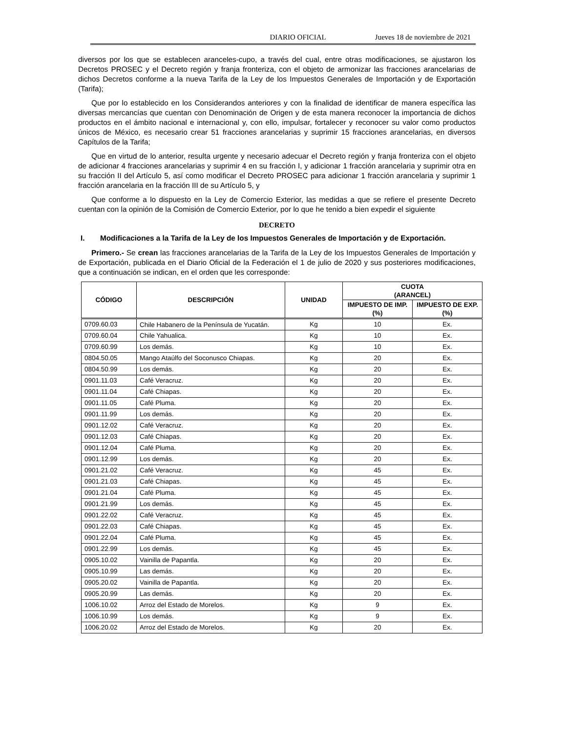DIARIO OFICIAL Jueves 18 de noviembre de 2021
diversos por los que se establecen aranceles-cupo, a través del cual, entre otras modificaciones, se ajustaron los Decretos PROSEC y el Decreto región y franja fronteriza, con el objeto de armonizar las fracciones arancelarias de dichos Decretos conforme a la nueva Tarifa de la Ley de los Impuestos Generales de Importación y de Exportación (Tarifa);
Que por lo establecido en los Considerandos anteriores y con la finalidad de identificar de manera específica las diversas mercancías que cuentan con Denominación de Origen y de esta manera reconocer la importancia de dichos productos en el ámbito nacional e internacional y, con ello, impulsar, fortalecer y reconocer su valor como productos únicos de México, es necesario crear 51 fracciones arancelarias y suprimir 15 fracciones arancelarias, en diversos Capítulos de la Tarifa;
Que en virtud de lo anterior, resulta urgente y necesario adecuar el Decreto región y franja fronteriza con el objeto de adicionar 4 fracciones arancelarias y suprimir 4 en su fracción I, y adicionar 1 fracción arancelaria y suprimir otra en su fracción II del Artículo 5, así como modificar el Decreto PROSEC para adicionar 1 fracción arancelaria y suprimir 1 fracción arancelaria en la fracción III de su Artículo 5, y
Que conforme a lo dispuesto en la Ley de Comercio Exterior, las medidas a que se refiere el presente Decreto cuentan con la opinión de la Comisión de Comercio Exterior, por lo que he tenido a bien expedir el siguiente
DECRETO
I. Modificaciones a la Tarifa de la Ley de los Impuestos Generales de Importación y de Exportación.
Primero.- Se crean las fracciones arancelarias de la Tarifa de la Ley de los Impuestos Generales de Importación y de Exportación, publicada en el Diario Oficial de la Federación el 1 de julio de 2020 y sus posteriores modificaciones, que a continuación se indican, en el orden que les corresponde:
| CÓDIGO | DESCRIPCIÓN | UNIDAD | CUOTA (ARANCEL) | |
| --- | --- | --- | --- | --- |
| | | | IMPUESTO DE IMP. (%) | IMPUESTO DE EXP. (%) |
| 0709.60.03 | Chile Habanero de la Península de Yucatán. | Kg | 10 | Ex. |
| 0709.60.04 | Chile Yahualica. | Kg | 10 | Ex. |
| 0709.60.99 | Los demás. | Kg | 10 | Ex. |
| 0804.50.05 | Mango Ataúlfo del Soconusco Chiapas. | Kg | 20 | Ex. |
| 0804.50.99 | Los demás. | Kg | 20 | Ex. |
| 0901.11.03 | Café Veracruz. | Kg | 20 | Ex. |
| 0901.11.04 | Café Chiapas. | Kg | 20 | Ex. |
| 0901.11.05 | Café Pluma. | Kg | 20 | Ex. |
| 0901.11.99 | Los demás. | Kg | 20 | Ex. |
| 0901.12.02 | Café Veracruz. | Kg | 20 | Ex. |
| 0901.12.03 | Café Chiapas. | Kg | 20 | Ex. |
| 0901.12.04 | Café Pluma. | Kg | 20 | Ex. |
| 0901.12.99 | Los demás. | Kg | 20 | Ex. |
| 0901.21.02 | Café Veracruz. | Kg | 45 | Ex. |
| 0901.21.03 | Café Chiapas. | Kg | 45 | Ex. |
| 0901.21.04 | Café Pluma. | Kg | 45 | Ex. |
| 0901.21.99 | Los demás. | Kg | 45 | Ex. |
| 0901.22.02 | Café Veracruz. | Kg | 45 | Ex. |
| 0901.22.03 | Café Chiapas. | Kg | 45 | Ex. |
| 0901.22.04 | Café Pluma. | Kg | 45 | Ex. |
| 0901.22.99 | Los demás. | Kg | 45 | Ex. |
| 0905.10.02 | Vainilla de Papantla. | Kg | 20 | Ex. |
| 0905.10.99 | Las demás. | Kg | 20 | Ex. |
| 0905.20.02 | Vainilla de Papantla. | Kg | 20 | Ex. |
| 0905.20.99 | Las demás. | Kg | 20 | Ex. |
| 1006.10.02 | Arroz del Estado de Morelos. | Kg | 9 | Ex. |
| 1006.10.99 | Los demás. | Kg | 9 | Ex. |
| 1006.20.02 | Arroz del Estado de Morelos. | Kg | 20 | Ex. |